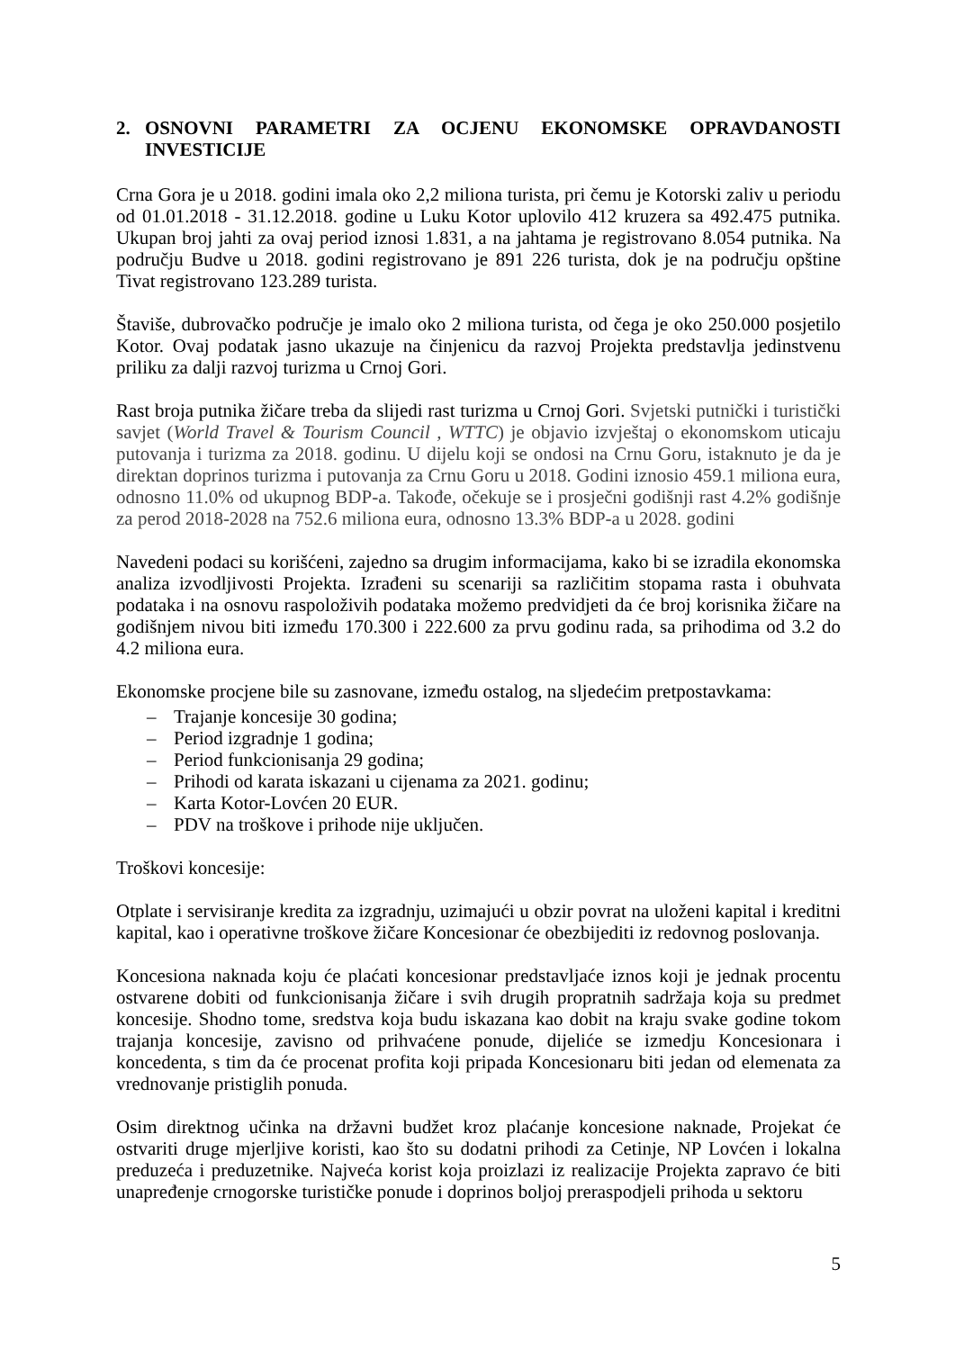2. OSNOVNI PARAMETRI ZA OCJENU EKONOMSKE OPRAVDANOSTI INVESTICIJE
Crna Gora je u 2018. godini imala oko 2,2 miliona turista, pri čemu je Kotorski zaliv u periodu od 01.01.2018 - 31.12.2018. godine u Luku Kotor uplovilo 412 kruzera sa 492.475 putnika. Ukupan broj jahti za ovaj period iznosi 1.831, a na jahtama je registrovano 8.054 putnika. Na području Budve u 2018. godini registrovano je 891 226 turista, dok je na području opštine Tivat registrovano 123.289 turista.
Štaviše, dubrovačko područje je imalo oko 2 miliona turista, od čega je oko 250.000 posjetilo Kotor. Ovaj podatak jasno ukazuje na činjenicu da razvoj Projekta predstavlja jedinstvenu priliku za dalji razvoj turizma u Crnoj Gori.
Rast broja putnika žičare treba da slijedi rast turizma u Crnoj Gori. Svjetski putnički i turistički savjet (World Travel & Tourism Council , WTTC) je objavio izvještaj o ekonomskom uticaju putovanja i turizma za 2018. godinu. U dijelu koji se ondosi na Crnu Goru, istaknuto je da je direktan doprinos turizma i putovanja za Crnu Goru u 2018. Godini iznosio 459.1 miliona eura, odnosno 11.0% od ukupnog BDP-a. Takođe, očekuje se i prosječni godišnji rast 4.2% godišnje za perod 2018-2028 na 752.6 miliona eura, odnosno 13.3% BDP-a u 2028. godini
Navedeni podaci su korišćeni, zajedno sa drugim informacijama, kako bi se izradila ekonomska analiza izvodljivosti Projekta. Izrađeni su scenariji sa različitim stopama rasta i obuhvata podataka i na osnovu raspoloživih podataka možemo predvidjeti da će broj korisnika žičare na godišnjem nivou biti između 170.300 i 222.600 za prvu godinu rada, sa prihodima od 3.2 do 4.2 miliona eura.
Ekonomske procjene bile su zasnovane, između ostalog, na sljedećim pretpostavkama:
– Trajanje koncesije 30 godina;
– Period izgradnje 1 godina;
– Period funkcionisanja 29 godina;
– Prihodi od karata iskazani u cijenama za 2021. godinu;
– Karta Kotor-Lovćen 20 EUR.
– PDV na troškove i prihode nije uključen.
Troškovi koncesije:
Otplate i servisiranje kredita za izgradnju, uzimajući u obzir povrat na uloženi kapital i kreditni kapital, kao i operativne troškove žičare Koncesionar će obezbijediti iz redovnog poslovanja.
Koncesiona naknada koju će plaćati koncesionar predstavljaće iznos koji je jednak procentu ostvarene dobiti od funkcionisanja žičare i svih drugih propratnih sadržaja koja su predmet koncesije. Shodno tome, sredstva koja budu iskazana kao dobit na kraju svake godine tokom trajanja koncesije, zavisno od prihvaćene ponude, dijeliće se izmedju Koncesionara i koncedenta, s tim da će procenat profita koji pripada Koncesionaru biti jedan od elemenata za vrednovanje pristiglih ponuda.
Osim direktnog učinka na državni budžet kroz plaćanje koncesione naknade, Projekat će ostvariti druge mjerljive koristi, kao što su dodatni prihodi za Cetinje, NP Lovćen i lokalna preduzeća i preduzetnike. Najveća korist koja proizlazi iz realizacije Projekta zapravo će biti unapređenje crnogorske turističke ponude i doprinos boljoj preraspodjeli prihoda u sektoru
5